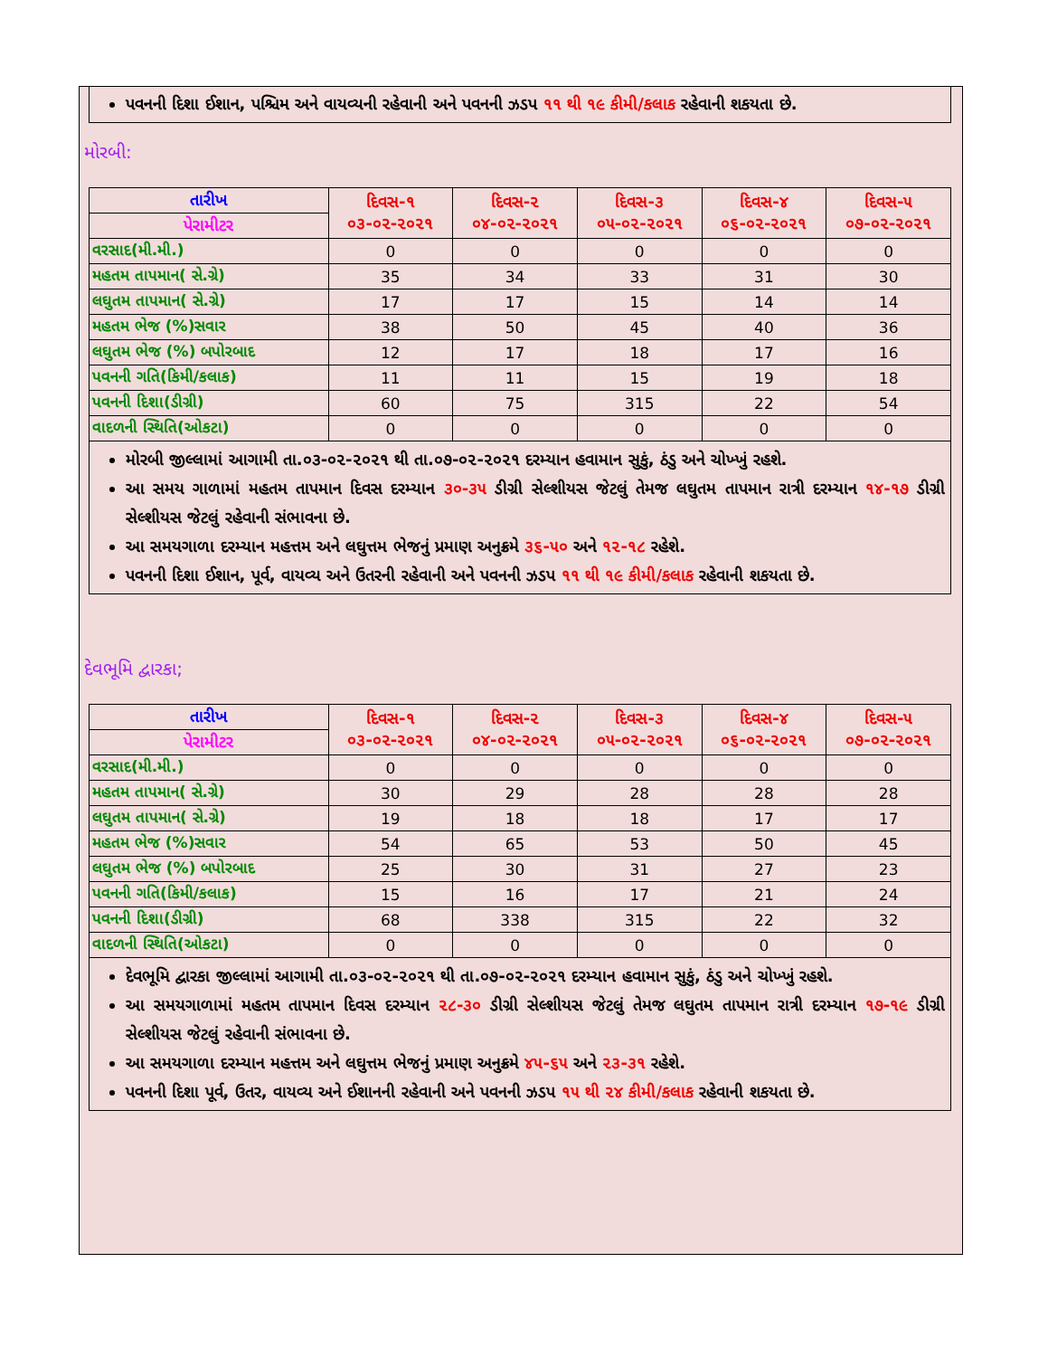પવનની દિશા ઈશાન, પશ્ચિમ અને વાયવ્યની રહેવાની અને પવનની ઝડપ ૧૧ થી ૧૯ કીમી/કલાક રહેવાની શકયતા છે.
મોરબી:
| તારીખ | દિવસ-૧ ૦૩-૦૨-૨૦૨૧ | દિવસ-૨ ૦૪-૦૨-૨૦૨૧ | દિવસ-૩ ૦૫-૦૨-૨૦૨૧ | દિવસ-૪ ૦૬-૦૨-૨૦૨૧ | દિવસ-૫ ૦૭-૦૨-૨૦૨૧ |
| --- | --- | --- | --- | --- | --- |
| પેરામીટર | | | | | |
| વરસાદ(મી.મી.) | 0 | 0 | 0 | 0 | 0 |
| મહતમ તાપમાન( સે.ગ્રે) | 35 | 34 | 33 | 31 | 30 |
| લઘુતમ તાપમાન( સે.ગ્રે) | 17 | 17 | 15 | 14 | 14 |
| મહતમ ભેજ (%)સવાર | 38 | 50 | 45 | 40 | 36 |
| લઘુતમ ભેજ (%) બપોરબાદ | 12 | 17 | 18 | 17 | 16 |
| પવનની ગતિ(કિમી/કલાક) | 11 | 11 | 15 | 19 | 18 |
| પવનની દિશા(ડીગ્રી) | 60 | 75 | 315 | 22 | 54 |
| વાદળની સ્થિતિ(ઓકટા) | 0 | 0 | 0 | 0 | 0 |
મોરબી જીલ્લામાં આગામી તા.૦૩-૦૨-૨૦૨૧ થી તા.૦૭-૦૨-૨૦૨૧ દરમ્યાન હવામાન સુકું, ઠંડુ અને ચોખ્ખું રહશે.
આ સમય ગાળામાં મહતમ તાપમાન દિવસ દરમ્યાન ૩૦-૩૫ ડીગ્રી સેલ્શીયસ જેટલું તેમજ લઘુતમ તાપમાન રાત્રી દરમ્યાન ૧૪-૧૭ ડીગ્રી સેલ્શીયસ જેટલું રહેવાની સંભાવના છે.
આ સમયગાળા દરમ્યાન મહત્તમ અને લઘુત્તમ ભેજનું પ્રમાણ અનુક્રમે ૩૬-૫૦ અને ૧૨-૧૮ રહેશે.
પવનની દિશા ઈશાન, પૂર્વ, વાયવ્ય અને ઉતરની રહેવાની અને પવનની ઝડપ ૧૧ થી ૧૯ કીમી/કલાક રહેવાની શકયતા છે.
દેવભૂમિ દ્વારકા;
| તારીખ | દિવસ-૧ ૦૩-૦૨-૨૦૨૧ | દિવસ-૨ ૦૪-૦૨-૨૦૨૧ | દિવસ-૩ ૦૫-૦૨-૨૦૨૧ | દિવસ-૪ ૦૬-૦૨-૨૦૨૧ | દિવસ-૫ ૦૭-૦૨-૨૦૨૧ |
| --- | --- | --- | --- | --- | --- |
| પેરામીટર | | | | | |
| વરસાદ(મી.મી.) | 0 | 0 | 0 | 0 | 0 |
| મહતમ તાપમાન( સે.ગ્રે) | 30 | 29 | 28 | 28 | 28 |
| લઘુતમ તાપમાન( સે.ગ્રે) | 19 | 18 | 18 | 17 | 17 |
| મહતમ ભેજ (%)સવાર | 54 | 65 | 53 | 50 | 45 |
| લઘુતમ ભેજ (%) બપોરબાદ | 25 | 30 | 31 | 27 | 23 |
| પવનની ગતિ(કિમી/કલાક) | 15 | 16 | 17 | 21 | 24 |
| પવનની દિશા(ડીગ્રી) | 68 | 338 | 315 | 22 | 32 |
| વાદળની સ્થિતિ(ઓકટા) | 0 | 0 | 0 | 0 | 0 |
દેવભૂમિ દ્વારકા જીલ્લામાં આગામી તા.૦૩-૦૨-૨૦૨૧ થી તા.૦૭-૦૨-૨૦૨૧ દરમ્યાન હવામાન સુકું, ઠંડુ અને ચોખ્ખું રહશે.
આ સમયગાળામાં મહતમ તાપમાન દિવસ દરમ્યાન ૨૮-૩૦ ડીગ્રી સેલ્શીયસ જેટલું તેમજ લઘુતમ તાપમાન રાત્રી દરમ્યાન ૧૭-૧૯ ડીગ્રી સેલ્શીયસ જેટલું રહેવાની સંભાવના છે.
આ સમયગાળા દરમ્યાન મહત્તમ અને લઘુત્તમ ભેજનું પ્રમાણ અનુક્રમે ૪૫-૬૫ અને ૨૩-૩૧ રહેશે.
પવનની દિશા પૂર્વ, ઉતર, વાયવ્ય અને ઈશાનની રહેવાની અને પવનની ઝડપ ૧૫ થી ૨૪ કીમી/કલાક રહેવાની શકયતા છે.